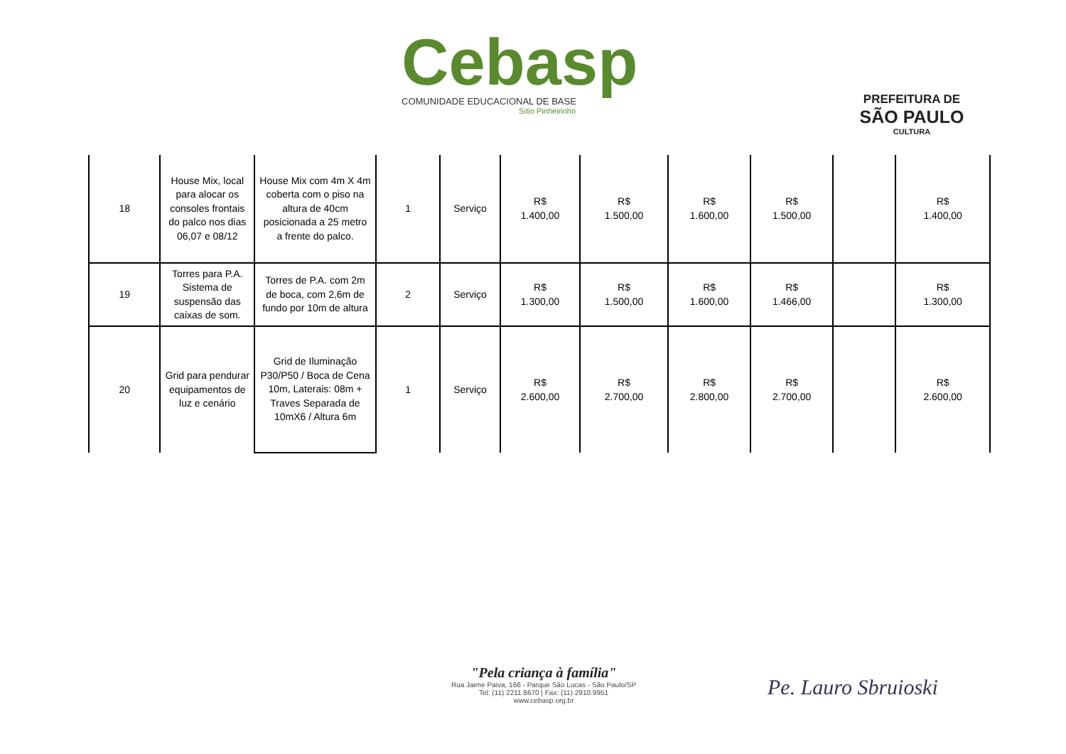Cebasp
COMUNIDADE EDUCACIONAL DE BASE
Sítio Pinheirinho
PREFEITURA DE
SÃO PAULO
CULTURA
| 18 | House Mix, local para alocar os consoles frontais do palco nos dias 06,07 e 08/12 | House Mix com 4m X 4m coberta com o piso na altura de 40cm posicionada a 25 metro a frente do palco. | 1 | Serviço | R$ 1.400,00 | R$ 1.500,00 | R$ 1.600,00 | R$ 1.500,00 | | R$ 1.400,00 |
| 19 | Torres para P.A. Sistema de suspensão das caixas de som. | Torres de P.A. com 2m de boca, com 2,6m de fundo por 10m de altura | 2 | Serviço | R$ 1.300,00 | R$ 1.500,00 | R$ 1.600,00 | R$ 1.466,00 | | R$ 1.300,00 |
| 20 | Grid para pendurar equipamentos de luz e cenário | Grid de Iluminação P30/P50 / Boca de Cena 10m, Laterais: 08m + Traves Separada de 10mX6 / Altura 6m | 1 | Serviço | R$ 2.600,00 | R$ 2.700,00 | R$ 2.800,00 | R$ 2.700,00 | | R$ 2.600,00 |
"Pela criança à família"
Rua Jaime Paiva, 166 - Parque São Lucas - São Paulo/SP
Tel: (11) 2211.8670 | Fax: (11) 2910.9951
www.cebasp.org.br
Pe. Lauro Sbruioski